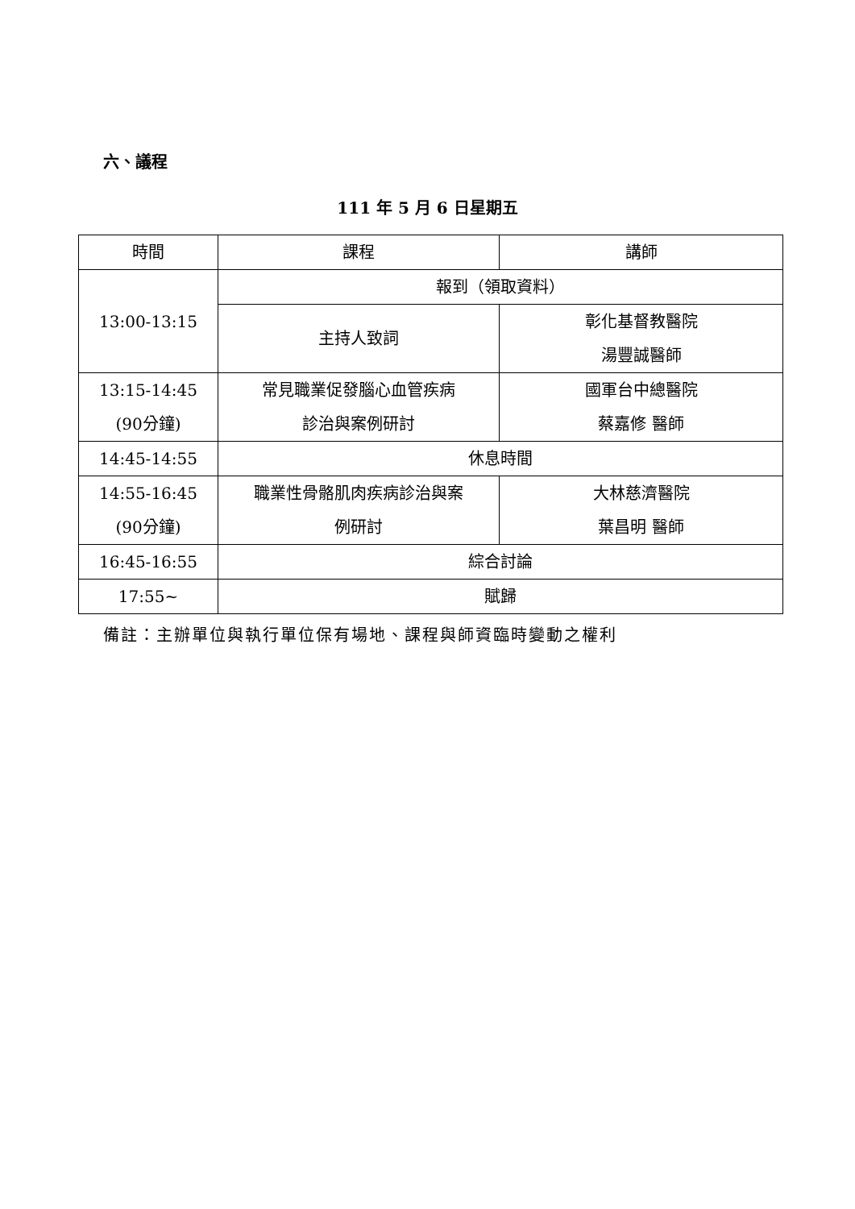六、議程
111 年 5 月 6 日星期五
| 時間 | 課程 | 講師 |
| 13:00-13:15 | 報到（領取資料） | |
| | 主持人致詞 | 彰化基督教醫院 湯豐誠醫師 |
| 13:15-14:45 (90分鐘) | 常見職業促發腦心血管疾病 診治與案例研討 | 國軍台中總醫院 蔡嘉修 醫師 |
| 14:45-14:55 | 休息時間 | |
| 14:55-16:45 (90分鐘) | 職業性骨骼肌肉疾病診治與案 例研討 | 大林慈濟醫院 葉昌明 醫師 |
| 16:45-16:55 | 綜合討論 | |
| 17:55~ | 賦歸 | |
備註：主辦單位與執行單位保有場地、課程與師資臨時變動之權利